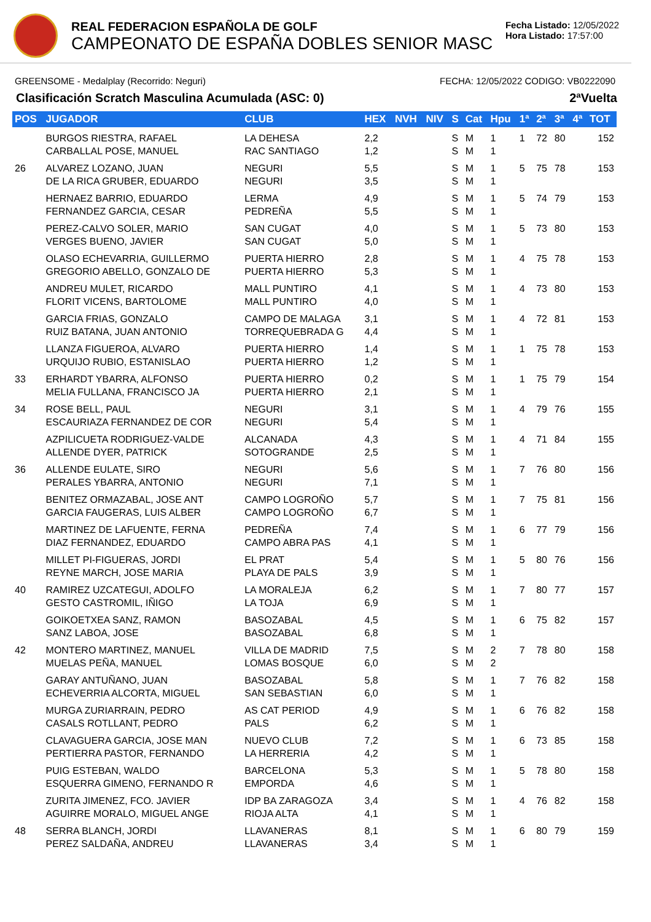REAL FEDERACION ESPAÑOLA DE GOLF
CAMPEONATO DE ESPAÑA DOBLES SENIOR MASC
Fecha Listado: 12/05/2022
Hora Listado: 17:57:00
GREENSOME - Medalplay (Recorrido: Neguri) FECHA: 12/05/2022 CODIGO: VB0222090
Clasificación Scratch Masculina Acumulada (ASC: 0) 2ªVuelta
| POS | JUGADOR | CLUB | HEX | NVH | NIV | S | Cat | Hpu | 1ª | 2ª | 3ª | 4ª | TOT |
| --- | --- | --- | --- | --- | --- | --- | --- | --- | --- | --- | --- | --- | --- |
| | BURGOS RIESTRA, RAFAEL CARBALLAL POSE, MANUEL | LA DEHESA RAC SANTIAGO | 2,2 1,2 | | | S S | M M | 1 1 | 1 | 72 | 80 | | 152 |
| 26 | ALVAREZ LOZANO, JUAN DE LA RICA GRUBER, EDUARDO | NEGURI NEGURI | 5,5 3,5 | | | S S | M M | 1 1 | 5 | 75 | 78 | | 153 |
| | HERNAEZ BARRIO, EDUARDO FERNANDEZ GARCIA, CESAR | LERMA PEDREÑA | 4,9 5,5 | | | S S | M M | 1 1 | 5 | 74 | 79 | | 153 |
| | PEREZ-CALVO SOLER, MARIO VERGES BUENO, JAVIER | SAN CUGAT SAN CUGAT | 4,0 5,0 | | | S S | M M | 1 1 | 5 | 73 | 80 | | 153 |
| | OLASO ECHEVARRIA, GUILLERMO GREGORIO ABELLO, GONZALO DE | PUERTA HIERRO PUERTA HIERRO | 2,8 5,3 | | | S S | M M | 1 1 | 4 | 75 | 78 | | 153 |
| | ANDREU MULET, RICARDO FLORIT VICENS, BARTOLOME | MALL PUNTIRO MALL PUNTIRO | 4,1 4,0 | | | S S | M M | 1 1 | 4 | 73 | 80 | | 153 |
| | GARCIA FRIAS, GONZALO RUIZ BATANA, JUAN ANTONIO | CAMPO DE MALAGA TORREQUEBRADA G | 3,1 4,4 | | | S S | M M | 1 1 | 4 | 72 | 81 | | 153 |
| | LLANZA FIGUEROA, ALVARO URQUIJO RUBIO, ESTANISLAO | PUERTA HIERRO PUERTA HIERRO | 1,4 1,2 | | | S S | M M | 1 1 | 1 | 75 | 78 | | 153 |
| 33 | ERHARDT YBARRA, ALFONSO MELIA FULLANA, FRANCISCO JA | PUERTA HIERRO PUERTA HIERRO | 0,2 2,1 | | | S S | M M | 1 1 | 1 | 75 | 79 | | 154 |
| 34 | ROSE BELL, PAUL ESCAURIAZA FERNANDEZ DE COR | NEGURI NEGURI | 3,1 5,4 | | | S S | M M | 1 1 | 4 | 79 | 76 | | 155 |
| | AZPILICUETA RODRIGUEZ-VALDE ALLENDE DYER, PATRICK | ALCANADA SOTOGRANDE | 4,3 2,5 | | | S S | M M | 1 1 | 4 | 71 | 84 | | 155 |
| 36 | ALLENDE EULATE, SIRO PERALES YBARRA, ANTONIO | NEGURI NEGURI | 5,6 7,1 | | | S S | M M | 1 1 | 7 | 76 | 80 | | 156 |
| | BENITEZ ORMAZABAL, JOSE ANT GARCIA FAUGERAS, LUIS ALBER | CAMPO LOGROÑO CAMPO LOGROÑO | 5,7 6,7 | | | S S | M M | 1 1 | 7 | 75 | 81 | | 156 |
| | MARTINEZ DE LAFUENTE, FERNA DIAZ FERNANDEZ, EDUARDO | PEDREÑA CAMPO ABRA PAS | 7,4 4,1 | | | S S | M M | 1 1 | 6 | 77 | 79 | | 156 |
| | MILLET PI-FIGUERAS, JORDI REYNE MARCH, JOSE MARIA | EL PRAT PLAYA DE PALS | 5,4 3,9 | | | S S | M M | 1 1 | 5 | 80 | 76 | | 156 |
| 40 | RAMIREZ UZCATEGUI, ADOLFO GESTO CASTROMIL, IÑIGO | LA MORALEJA LA TOJA | 6,2 6,9 | | | S S | M M | 1 1 | 7 | 80 | 77 | | 157 |
| | GOIKOETXEA SANZ, RAMON SANZ LABOA, JOSE | BASOZABAL BASOZABAL | 4,5 6,8 | | | S S | M M | 1 1 | 6 | 75 | 82 | | 157 |
| 42 | MONTERO MARTINEZ, MANUEL MUELAS PEÑA, MANUEL | VILLA DE MADRID LOMAS BOSQUE | 7,5 6,0 | | | S S | M M | 2 2 | 7 | 78 | 80 | | 158 |
| | GARAY ANTUÑANO, JUAN ECHEVERRIA ALCORTA, MIGUEL | BASOZABAL SAN SEBASTIAN | 5,8 6,0 | | | S S | M M | 1 1 | 7 | 76 | 82 | | 158 |
| | MURGA ZURIARRAIN, PEDRO CASALS ROTLLANT, PEDRO | AS CAT PERIOD PALS | 4,9 6,2 | | | S S | M M | 1 1 | 6 | 76 | 82 | | 158 |
| | CLAVAGUERA GARCIA, JOSE MAN PERTIERRA PASTOR, FERNANDO | NUEVO CLUB LA HERRERIA | 7,2 4,2 | | | S S | M M | 1 1 | 6 | 73 | 85 | | 158 |
| | PUIG ESTEBAN, WALDO ESQUERRA GIMENO, FERNANDO R | BARCELONA EMPORDA | 5,3 4,6 | | | S S | M M | 1 1 | 5 | 78 | 80 | | 158 |
| | ZURITA JIMENEZ, FCO. JAVIER AGUIRRE MORALO, MIGUEL ANGE | IDP BA ZARAGOZA RIOJA ALTA | 3,4 4,1 | | | S S | M M | 1 1 | 4 | 76 | 82 | | 158 |
| 48 | SERRA BLANCH, JORDI PEREZ SALDAÑA, ANDREU | LLAVANERAS LLAVANERAS | 8,1 3,4 | | | S S | M M | 1 1 | 6 | 80 | 79 | | 159 |